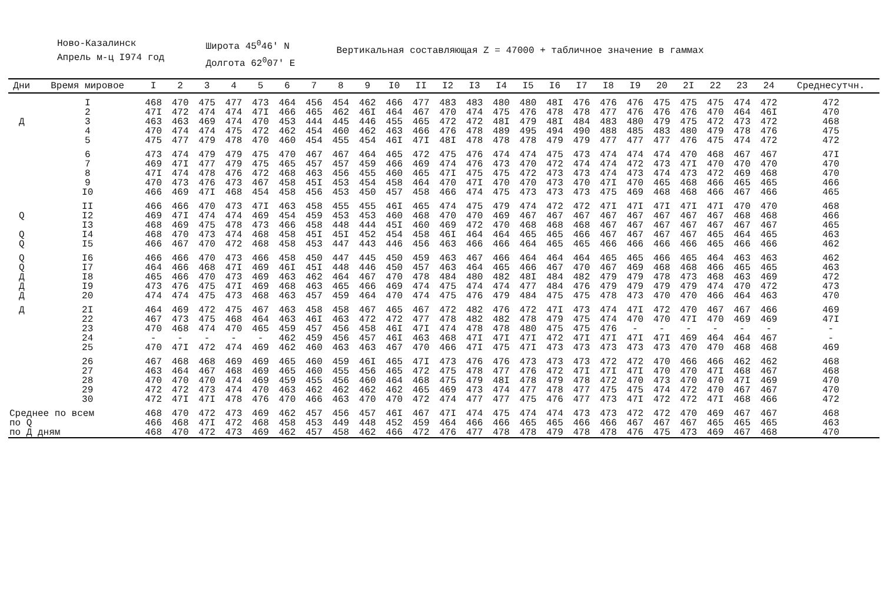Ново-Казалинск
Апрель м-ц I974 год
Широта 45<sup>0</sup>46' N
Долгота 62<sup>0</sup>07' E
Вертикальная составляющая Z = 47000 + табличное значение в гаммах
| Дни | Время мировое | I | 2 | 3 | 4 | 5 | 6 | 7 | 8 | 9 | I0 | II | I2 | I3 | I4 | I5 | I6 | I7 | I8 | I9 | 20 | 2I | 22 | 23 | 24 | Среднесутчн. |
| --- | --- | --- | --- | --- | --- | --- | --- | --- | --- | --- | --- | --- | --- | --- | --- | --- | --- | --- | --- | --- | --- | --- | --- | --- | --- | --- |
| | I | 468 | 470 | 475 | 477 | 473 | 464 | 456 | 454 | 462 | 466 | 477 | 483 | 483 | 480 | 480 | 48I | 476 | 476 | 476 | 475 | 475 | 475 | 474 | 472 | 472 |
| | 2 | 47I | 472 | 474 | 474 | 47I | 466 | 465 | 462 | 46I | 464 | 467 | 470 | 474 | 475 | 476 | 478 | 478 | 477 | 476 | 476 | 476 | 470 | 464 | 46I | 470 |
| Д | 3 | 463 | 463 | 469 | 474 | 470 | 453 | 444 | 445 | 446 | 455 | 465 | 472 | 472 | 48I | 479 | 48I | 484 | 483 | 480 | 479 | 475 | 472 | 473 | 472 | 468 |
| | 4 | 470 | 474 | 474 | 475 | 472 | 462 | 454 | 460 | 462 | 463 | 466 | 476 | 478 | 489 | 495 | 494 | 490 | 488 | 485 | 483 | 480 | 479 | 478 | 476 | 475 |
| | 5 | 475 | 477 | 479 | 478 | 470 | 460 | 454 | 455 | 454 | 46I | 47I | 48I | 478 | 478 | 478 | 479 | 479 | 477 | 477 | 477 | 476 | 475 | 474 | 472 | 472 |
| | 6 | 473 | 474 | 479 | 479 | 475 | 470 | 467 | 467 | 464 | 465 | 472 | 475 | 476 | 474 | 474 | 475 | 473 | 474 | 474 | 474 | 470 | 468 | 467 | 467 | 47I |
| | 7 | 469 | 47I | 477 | 479 | 475 | 465 | 457 | 457 | 459 | 466 | 469 | 474 | 476 | 473 | 470 | 472 | 474 | 474 | 472 | 473 | 47I | 470 | 470 | 470 | 470 |
| | 8 | 47I | 474 | 478 | 476 | 472 | 468 | 463 | 456 | 455 | 460 | 465 | 47I | 475 | 475 | 472 | 473 | 473 | 474 | 473 | 474 | 473 | 472 | 469 | 468 | 470 |
| | 9 | 470 | 473 | 476 | 473 | 467 | 458 | 45I | 453 | 454 | 458 | 464 | 470 | 47I | 470 | 470 | 473 | 470 | 47I | 470 | 465 | 468 | 466 | 465 | 465 | 466 |
| | I0 | 466 | 469 | 47I | 468 | 454 | 458 | 456 | 453 | 450 | 457 | 458 | 466 | 474 | 475 | 473 | 473 | 473 | 475 | 469 | 468 | 468 | 466 | 467 | 466 | 465 |
| | II | 466 | 466 | 470 | 473 | 47I | 463 | 458 | 455 | 455 | 46I | 465 | 474 | 475 | 479 | 474 | 472 | 472 | 47I | 47I | 47I | 47I | 47I | 470 | 470 | 468 |
| Q | I2 | 469 | 47I | 474 | 474 | 469 | 454 | 459 | 453 | 453 | 460 | 468 | 470 | 470 | 469 | 467 | 467 | 467 | 467 | 467 | 467 | 467 | 467 | 468 | 468 | 466 |
| | I3 | 468 | 469 | 475 | 478 | 473 | 466 | 458 | 448 | 444 | 45I | 460 | 469 | 472 | 470 | 468 | 468 | 468 | 467 | 467 | 467 | 467 | 467 | 467 | 467 | 465 |
| Q | I4 | 468 | 470 | 473 | 474 | 468 | 458 | 45I | 45I | 452 | 454 | 458 | 46I | 464 | 464 | 465 | 465 | 466 | 467 | 467 | 467 | 467 | 465 | 464 | 465 | 463 |
| Q | I5 | 466 | 467 | 470 | 472 | 468 | 458 | 453 | 447 | 443 | 446 | 456 | 463 | 466 | 466 | 464 | 465 | 465 | 466 | 466 | 466 | 466 | 465 | 466 | 466 | 462 |
| Q | I6 | 466 | 466 | 470 | 473 | 466 | 458 | 450 | 447 | 445 | 450 | 459 | 463 | 467 | 466 | 464 | 464 | 464 | 465 | 465 | 466 | 465 | 464 | 463 | 463 | 462 |
| Q | I7 | 464 | 466 | 468 | 47I | 469 | 46I | 45I | 448 | 446 | 450 | 457 | 463 | 464 | 465 | 466 | 467 | 470 | 467 | 469 | 468 | 468 | 466 | 465 | 465 | 463 |
| Д | I8 | 465 | 466 | 470 | 473 | 469 | 463 | 462 | 464 | 467 | 470 | 478 | 484 | 480 | 482 | 48I | 484 | 482 | 479 | 479 | 478 | 473 | 468 | 463 | 469 | 472 |
| Д | I9 | 473 | 476 | 475 | 47I | 469 | 468 | 463 | 465 | 466 | 469 | 474 | 475 | 474 | 474 | 477 | 484 | 476 | 479 | 479 | 479 | 479 | 474 | 470 | 472 | 473 |
| Д | 20 | 474 | 474 | 475 | 473 | 468 | 463 | 457 | 459 | 464 | 470 | 474 | 475 | 476 | 479 | 484 | 475 | 475 | 478 | 473 | 470 | 470 | 466 | 464 | 463 | 470 |
| Д | 2I | 464 | 469 | 472 | 475 | 467 | 463 | 458 | 458 | 467 | 465 | 467 | 472 | 482 | 476 | 472 | 47I | 473 | 474 | 47I | 472 | 470 | 467 | 467 | 466 | 469 |
| | 22 | 467 | 473 | 475 | 468 | 464 | 463 | 46I | 463 | 472 | 472 | 477 | 478 | 482 | 482 | 478 | 479 | 475 | 474 | 470 | 470 | 47I | 470 | 469 | 469 | 47I |
| | 23 | 470 | 468 | 474 | 470 | 465 | 459 | 457 | 456 | 458 | 46I | 47I | 474 | 478 | 478 | 480 | 475 | 475 | 476 | - | - | - | - | - | - | - |
| | 24 | - | - | - | - | - | 462 | 459 | 456 | 457 | 46I | 463 | 468 | 47I | 47I | 47I | 472 | 47I | 47I | 47I | 47I | 469 | 464 | 464 | 467 | - |
| | 25 | 470 | 47I | 472 | 474 | 469 | 462 | 460 | 463 | 463 | 467 | 470 | 466 | 47I | 475 | 47I | 473 | 473 | 473 | 473 | 473 | 470 | 470 | 468 | 468 | 469 |
| | 26 | 467 | 468 | 468 | 469 | 469 | 465 | 460 | 459 | 46I | 465 | 47I | 473 | 476 | 476 | 473 | 473 | 473 | 472 | 472 | 470 | 466 | 466 | 462 | 462 | 468 |
| | 27 | 463 | 464 | 467 | 468 | 469 | 465 | 460 | 455 | 456 | 465 | 472 | 475 | 478 | 477 | 476 | 472 | 47I | 47I | 47I | 470 | 470 | 47I | 468 | 467 | 468 |
| | 28 | 470 | 470 | 470 | 474 | 469 | 459 | 455 | 456 | 460 | 464 | 468 | 475 | 479 | 48I | 478 | 479 | 478 | 472 | 470 | 473 | 470 | 470 | 47I | 469 | 470 |
| | 29 | 472 | 472 | 473 | 474 | 470 | 463 | 462 | 462 | 462 | 462 | 465 | 469 | 473 | 474 | 477 | 478 | 477 | 475 | 475 | 474 | 472 | 470 | 467 | 467 | 470 |
| | 30 | 472 | 47I | 47I | 478 | 476 | 470 | 466 | 463 | 470 | 470 | 472 | 474 | 477 | 477 | 475 | 476 | 477 | 473 | 47I | 472 | 472 | 47I | 468 | 466 | 472 |
| Среднее по всем | | 468 | 470 | 472 | 473 | 469 | 462 | 457 | 456 | 457 | 46I | 467 | 47I | 474 | 475 | 474 | 474 | 473 | 473 | 472 | 472 | 470 | 469 | 467 | 467 | 468 |
| по Q | | 466 | 468 | 47I | 472 | 468 | 458 | 453 | 449 | 448 | 452 | 459 | 464 | 466 | 466 | 465 | 465 | 466 | 466 | 467 | 467 | 467 | 465 | 465 | 465 | 463 |
| по Д дням | | 468 | 470 | 472 | 473 | 469 | 462 | 457 | 458 | 462 | 466 | 472 | 476 | 477 | 478 | 478 | 479 | 478 | 478 | 476 | 475 | 473 | 469 | 467 | 468 | 470 |